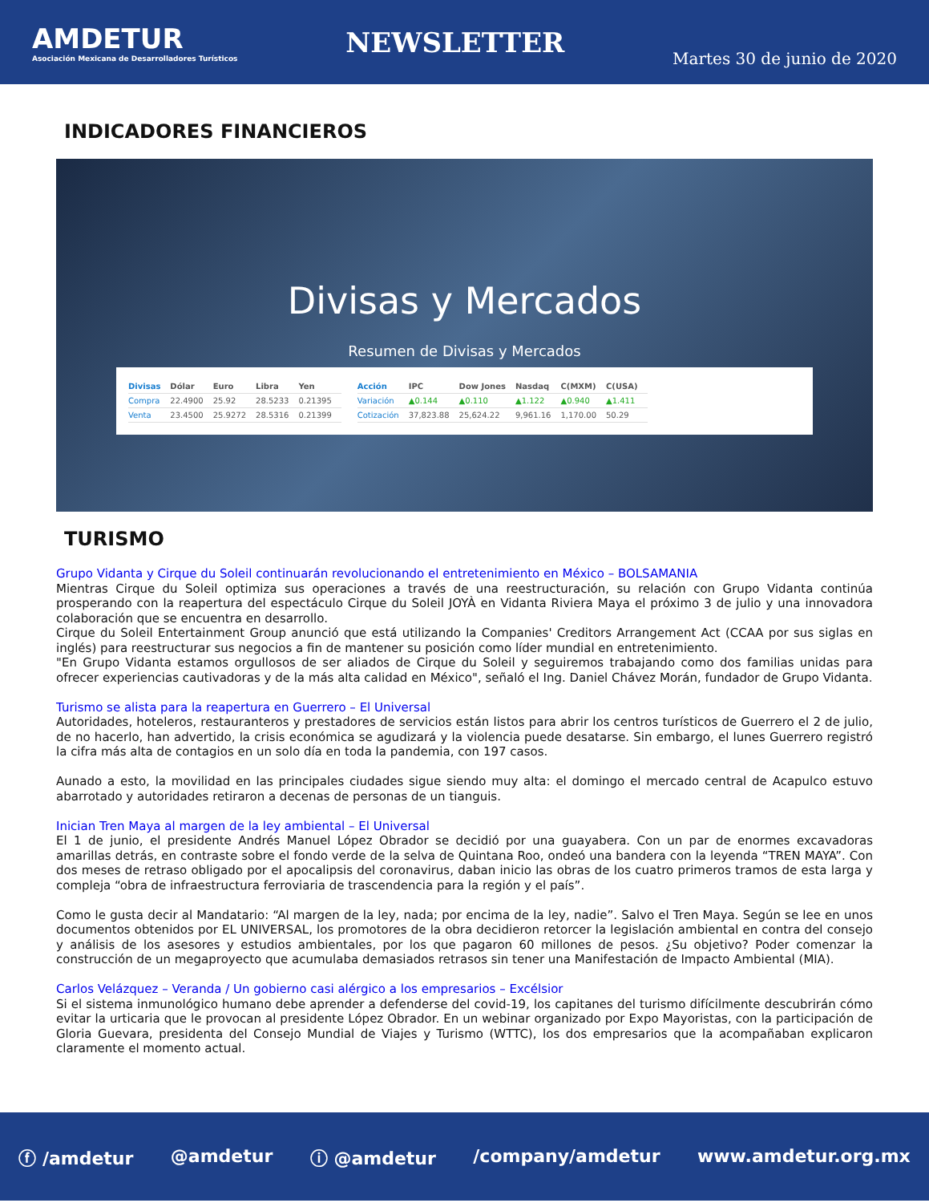AMDETUR
Asociación Mexicana de Desarrolladores Turísticos
NEWSLETTER
Martes 30 de junio de 2020
INDICADORES FINANCIEROS
Divisas y Mercados
Resumen de Divisas y Mercados
| Divisas | Dólar | Euro | Libra | Yen |
| --- | --- | --- | --- | --- |
| Compra | 22.4900 | 25.92 | 28.5233 | 0.21395 |
| Venta | 23.4500 | 25.9272 | 28.5316 | 0.21399 |
| Acción | IPC | Dow Jones | Nasdaq | C(MXM) | C(USA) |
| --- | --- | --- | --- | --- | --- |
| Variación | ▲0.144 | ▲0.110 | ▲1.122 | ▲0.940 | ▲1.411 |
| Cotización | 37,823.88 | 25,624.22 | 9,961.16 | 1,170.00 | 50.29 |
TURISMO
Grupo Vidanta y Cirque du Soleil continuarán revolucionando el entretenimiento en México – BOLSAMANIA
Mientras Cirque du Soleil optimiza sus operaciones a través de una reestructuración, su relación con Grupo Vidanta continúa prosperando con la reapertura del espectáculo Cirque du Soleil JOYÀ en Vidanta Riviera Maya el próximo 3 de julio y una innovadora colaboración que se encuentra en desarrollo.
Cirque du Soleil Entertainment Group anunció que está utilizando la Companies' Creditors Arrangement Act (CCAA por sus siglas en inglés) para reestructurar sus negocios a fin de mantener su posición como líder mundial en entretenimiento.
"En Grupo Vidanta estamos orgullosos de ser aliados de Cirque du Soleil y seguiremos trabajando como dos familias unidas para ofrecer experiencias cautivadoras y de la más alta calidad en México", señaló el Ing. Daniel Chávez Morán, fundador de Grupo Vidanta.
Turismo se alista para la reapertura en Guerrero – El Universal
Autoridades, hoteleros, restauranteros y prestadores de servicios están listos para abrir los centros turísticos de Guerrero el 2 de julio, de no hacerlo, han advertido, la crisis económica se agudizará y la violencia puede desatarse. Sin embargo, el lunes Guerrero registró la cifra más alta de contagios en un solo día en toda la pandemia, con 197 casos.
Aunado a esto, la movilidad en las principales ciudades sigue siendo muy alta: el domingo el mercado central de Acapulco estuvo abarrotado y autoridades retiraron a decenas de personas de un tianguis.
Inician Tren Maya al margen de la ley ambiental – El Universal
El 1 de junio, el presidente Andrés Manuel López Obrador se decidió por una guayabera. Con un par de enormes excavadoras amarillas detrás, en contraste sobre el fondo verde de la selva de Quintana Roo, ondeó una bandera con la leyenda “TREN MAYA”. Con dos meses de retraso obligado por el apocalipsis del coronavirus, daban inicio las obras de los cuatro primeros tramos de esta larga y compleja “obra de infraestructura ferroviaria de trascendencia para la región y el país”.
Como le gusta decir al Mandatario: “Al margen de la ley, nada; por encima de la ley, nadie”. Salvo el Tren Maya. Según se lee en unos documentos obtenidos por EL UNIVERSAL, los promotores de la obra decidieron retorcer la legislación ambiental en contra del consejo y análisis de los asesores y estudios ambientales, por los que pagaron 60 millones de pesos. ¿Su objetivo? Poder comenzar la construcción de un megaproyecto que acumulaba demasiados retrasos sin tener una Manifestación de Impacto Ambiental (MIA).
Carlos Velázquez – Veranda / Un gobierno casi alérgico a los empresarios – Excélsior
Si el sistema inmunológico humano debe aprender a defenderse del covid-19, los capitanes del turismo difícilmente descubrirán cómo evitar la urticaria que le provocan al presidente López Obrador. En un webinar organizado por Expo Mayoristas, con la participación de Gloria Guevara, presidenta del Consejo Mundial de Viajes y Turismo (WTTC), los dos empresarios que la acompañaban explicaron claramente el momento actual.
ⓕ /amdetur @amdetur ⓘ @amdetur /company/amdetur www.amdetur.org.mx